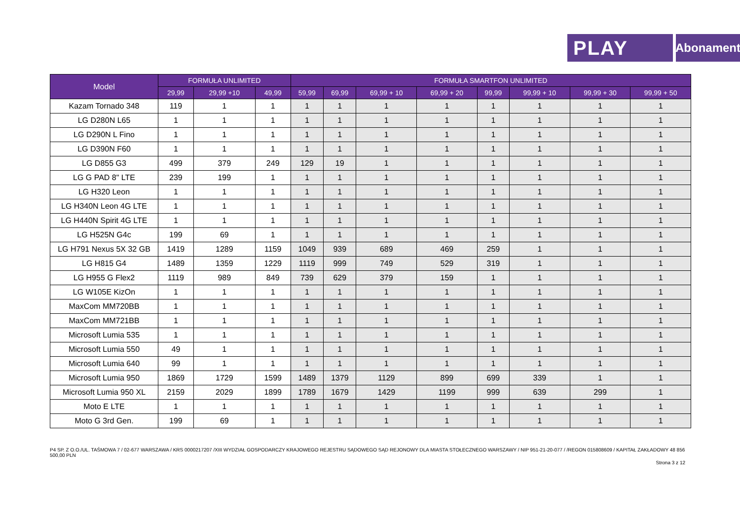PLAY
Abonament
| Model | FORMUŁA UNLIMITED | | | FORMUŁA SMARTFON UNLIMITED | | | | | | | |
| --- | --- | --- | --- | --- | --- | --- | --- | --- | --- | --- | --- |
| | 29,99 | 29,99 +10 | 49,99 | 59,99 | 69,99 | 69,99 + 10 | 69,99 + 20 | 99,99 | 99,99 + 10 | 99,99 + 30 | 99,99 + 50 |
| Kazam Tornado 348 | 119 | 1 | 1 | 1 | 1 | 1 | 1 | 1 | 1 | 1 | 1 |
| LG D280N L65 | 1 | 1 | 1 | 1 | 1 | 1 | 1 | 1 | 1 | 1 | 1 |
| LG D290N L Fino | 1 | 1 | 1 | 1 | 1 | 1 | 1 | 1 | 1 | 1 | 1 |
| LG D390N F60 | 1 | 1 | 1 | 1 | 1 | 1 | 1 | 1 | 1 | 1 | 1 |
| LG D855 G3 | 499 | 379 | 249 | 129 | 19 | 1 | 1 | 1 | 1 | 1 | 1 |
| LG G PAD 8" LTE | 239 | 199 | 1 | 1 | 1 | 1 | 1 | 1 | 1 | 1 | 1 |
| LG H320 Leon | 1 | 1 | 1 | 1 | 1 | 1 | 1 | 1 | 1 | 1 | 1 |
| LG H340N Leon 4G LTE | 1 | 1 | 1 | 1 | 1 | 1 | 1 | 1 | 1 | 1 | 1 |
| LG H440N Spirit 4G LTE | 1 | 1 | 1 | 1 | 1 | 1 | 1 | 1 | 1 | 1 | 1 |
| LG H525N G4c | 199 | 69 | 1 | 1 | 1 | 1 | 1 | 1 | 1 | 1 | 1 |
| LG H791 Nexus 5X 32 GB | 1419 | 1289 | 1159 | 1049 | 939 | 689 | 469 | 259 | 1 | 1 | 1 |
| LG H815 G4 | 1489 | 1359 | 1229 | 1119 | 999 | 749 | 529 | 319 | 1 | 1 | 1 |
| LG H955 G Flex2 | 1119 | 989 | 849 | 739 | 629 | 379 | 159 | 1 | 1 | 1 | 1 |
| LG W105E KizOn | 1 | 1 | 1 | 1 | 1 | 1 | 1 | 1 | 1 | 1 | 1 |
| MaxCom MM720BB | 1 | 1 | 1 | 1 | 1 | 1 | 1 | 1 | 1 | 1 | 1 |
| MaxCom MM721BB | 1 | 1 | 1 | 1 | 1 | 1 | 1 | 1 | 1 | 1 | 1 |
| Microsoft Lumia 535 | 1 | 1 | 1 | 1 | 1 | 1 | 1 | 1 | 1 | 1 | 1 |
| Microsoft Lumia 550 | 49 | 1 | 1 | 1 | 1 | 1 | 1 | 1 | 1 | 1 | 1 |
| Microsoft Lumia 640 | 99 | 1 | 1 | 1 | 1 | 1 | 1 | 1 | 1 | 1 | 1 |
| Microsoft Lumia 950 | 1869 | 1729 | 1599 | 1489 | 1379 | 1129 | 899 | 699 | 339 | 1 | 1 |
| Microsoft Lumia 950 XL | 2159 | 2029 | 1899 | 1789 | 1679 | 1429 | 1199 | 999 | 639 | 299 | 1 |
| Moto E LTE | 1 | 1 | 1 | 1 | 1 | 1 | 1 | 1 | 1 | 1 | 1 |
| Moto G 3rd Gen. | 199 | 69 | 1 | 1 | 1 | 1 | 1 | 1 | 1 | 1 | 1 |
P4 SP. Z O.O./UL. TAŚMOWA 7 / 02-677 WARSZAWA / KRS 0000217207 /XIII WYDZIAŁ GOSPODARCZY KRAJOWEGO REJESTRU SĄDOWEGO SĄD REJONOWY DLA MIASTA STOŁECZNEGO WARSZAWY / NIP 951-21-20-077 / /REGON 015808609 / KAPITAŁ ZAKŁADOWY 48 856 500,00 PLN
Strona 3 z 12